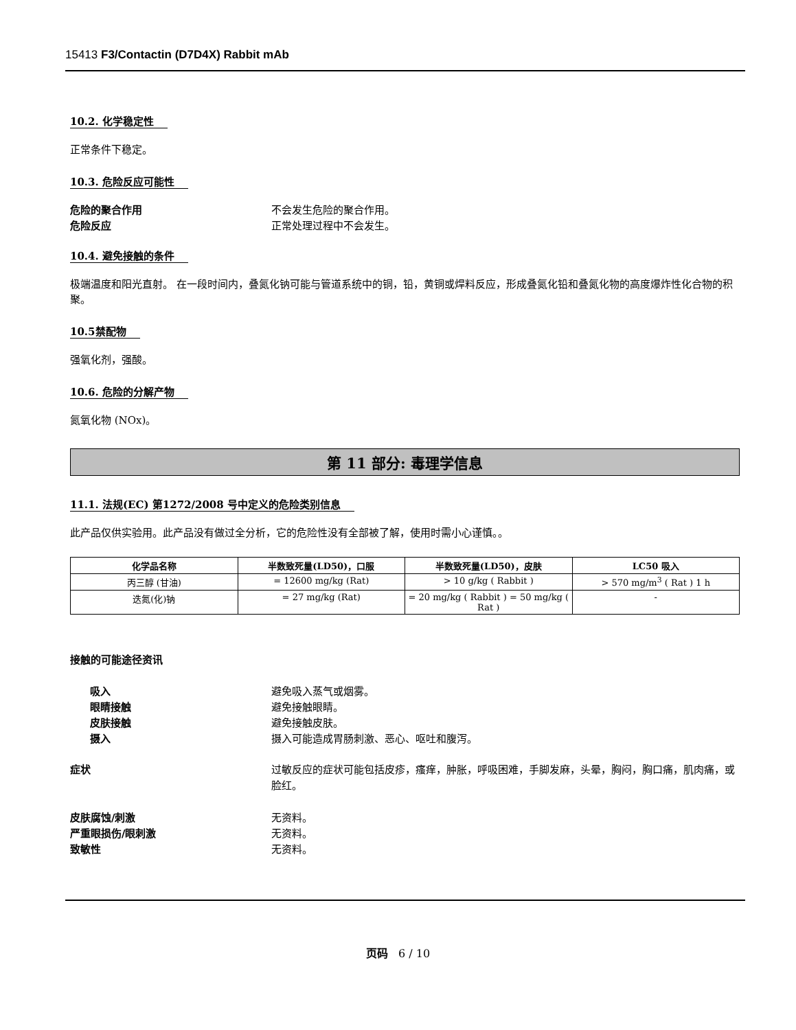15413 F3/Contactin (D7D4X) Rabbit mAb
10.2. 化学稳定性
正常条件下稳定。
10.3. 危险反应可能性
危险的聚合作用 不会发生危险的聚合作用。
危险反应 正常处理过程中不会发生。
10.4. 避免接触的条件
极端温度和阳光直射。 在一段时间内，叠氮化钠可能与管道系统中的铜，铅，黄铜或焊料反应，形成叠氮化铅和叠氮化物的高度爆炸性化合物的积聚。
10.5禁配物
强氧化剂，强酸。
10.6. 危险的分解产物
氮氧化物 (NOx)。
第 11 部分: 毒理学信息
11.1. 法规(EC) 第1272/2008 号中定义的危险类别信息
此产品仅供实验用。此产品没有做过全分析，它的危险性没有全部被了解，使用时需小心谨慎。。
| 化学品名称 | 半数致死量(LD50)，口服 | 半数致死量(LD50)，皮肤 | LC50 吸入 |
| --- | --- | --- | --- |
| 丙三醇 (甘油) | = 12600 mg/kg (Rat) | > 10 g/kg ( Rabbit ) | > 570 mg/m<sup>3</sup> ( Rat ) 1 h |
| 迭氮(化)钠 | = 27 mg/kg (Rat) | = 20 mg/kg ( Rabbit ) = 50 mg/kg ( Rat ) | - |
接触的可能途径资讯
吸入 避免吸入蒸气或烟雾。
眼睛接触 避免接触眼睛。
皮肤接触 避免接触皮肤。
摄入 摄入可能造成胃肠刺激、恶心、呕吐和腹泻。
症状 过敏反应的症状可能包括皮疹，瘙痒，肿胀，呼吸困难，手脚发麻，头晕，胸闷，胸口痛，肌肉痛，或脸红。
皮肤腐蚀/刺激 无资料。
严重眼损伤/眼刺激 无资料。
致敏性 无资料。
页码 6 / 10